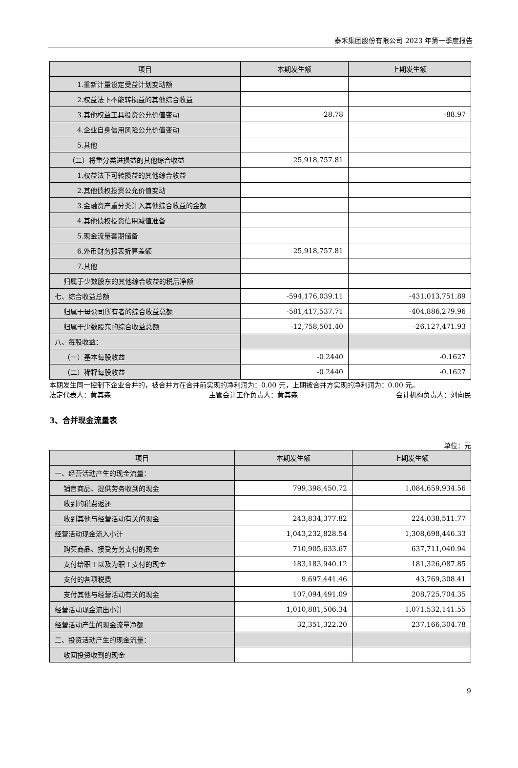泰禾集团股份有限公司 2023 年第一季度报告
| 项目 | 本期发生额 | 上期发生额 |
| --- | --- | --- |
| 1.重新计量设定受益计划变动额 | | |
| 2.权益法下不能转损益的其他综合收益 | | |
| 3.其他权益工具投资公允价值变动 | -28.78 | -88.97 |
| 4.企业自身信用风险公允价值变动 | | |
| 5.其他 | | |
| （二）将重分类进损益的其他综合收益 | 25,918,757.81 | |
| 1.权益法下可转损益的其他综合收益 | | |
| 2.其他债权投资公允价值变动 | | |
| 3.金融资产重分类计入其他综合收益的金额 | | |
| 4.其他债权投资信用减值准备 | | |
| 5.现金流量套期储备 | | |
| 6.外币财务报表折算差额 | 25,918,757.81 | |
| 7.其他 | | |
| 归属于少数股东的其他综合收益的税后净额 | | |
| 七、综合收益总额 | -594,176,039.11 | -431,013,751.89 |
| 归属于母公司所有者的综合收益总额 | -581,417,537.71 | -404,886,279.96 |
| 归属于少数股东的综合收益总额 | -12,758,501.40 | -26,127,471.93 |
| 八、每股收益： | | |
| （一）基本每股收益 | -0.2440 | -0.1627 |
| （二）稀释每股收益 | -0.2440 | -0.1627 |
本期发生同一控制下企业合并的，被合并方在合并前实现的净利润为：0.00 元，上期被合并方实现的净利润为：0.00 元。
法定代表人：黄其森 主管会计工作负责人：黄其森 会计机构负责人：刘向民
3、合并现金流量表
单位：元
| 项目 | 本期发生额 | 上期发生额 |
| --- | --- | --- |
| 一、经营活动产生的现金流量： | | |
| 销售商品、提供劳务收到的现金 | 799,398,450.72 | 1,084,659,934.56 |
| 收到的税费返还 | | |
| 收到其他与经营活动有关的现金 | 243,834,377.82 | 224,038,511.77 |
| 经营活动现金流入小计 | 1,043,232,828.54 | 1,308,698,446.33 |
| 购买商品、接受劳务支付的现金 | 710,905,633.67 | 637,711,040.94 |
| 支付给职工以及为职工支付的现金 | 183,183,940.12 | 181,326,087.85 |
| 支付的各项税费 | 9,697,441.46 | 43,769,308.41 |
| 支付其他与经营活动有关的现金 | 107,094,491.09 | 208,725,704.35 |
| 经营活动现金流出小计 | 1,010,881,506.34 | 1,071,532,141.55 |
| 经营活动产生的现金流量净额 | 32,351,322.20 | 237,166,304.78 |
| 二、投资活动产生的现金流量： | | |
| 收回投资收到的现金 | | |
9